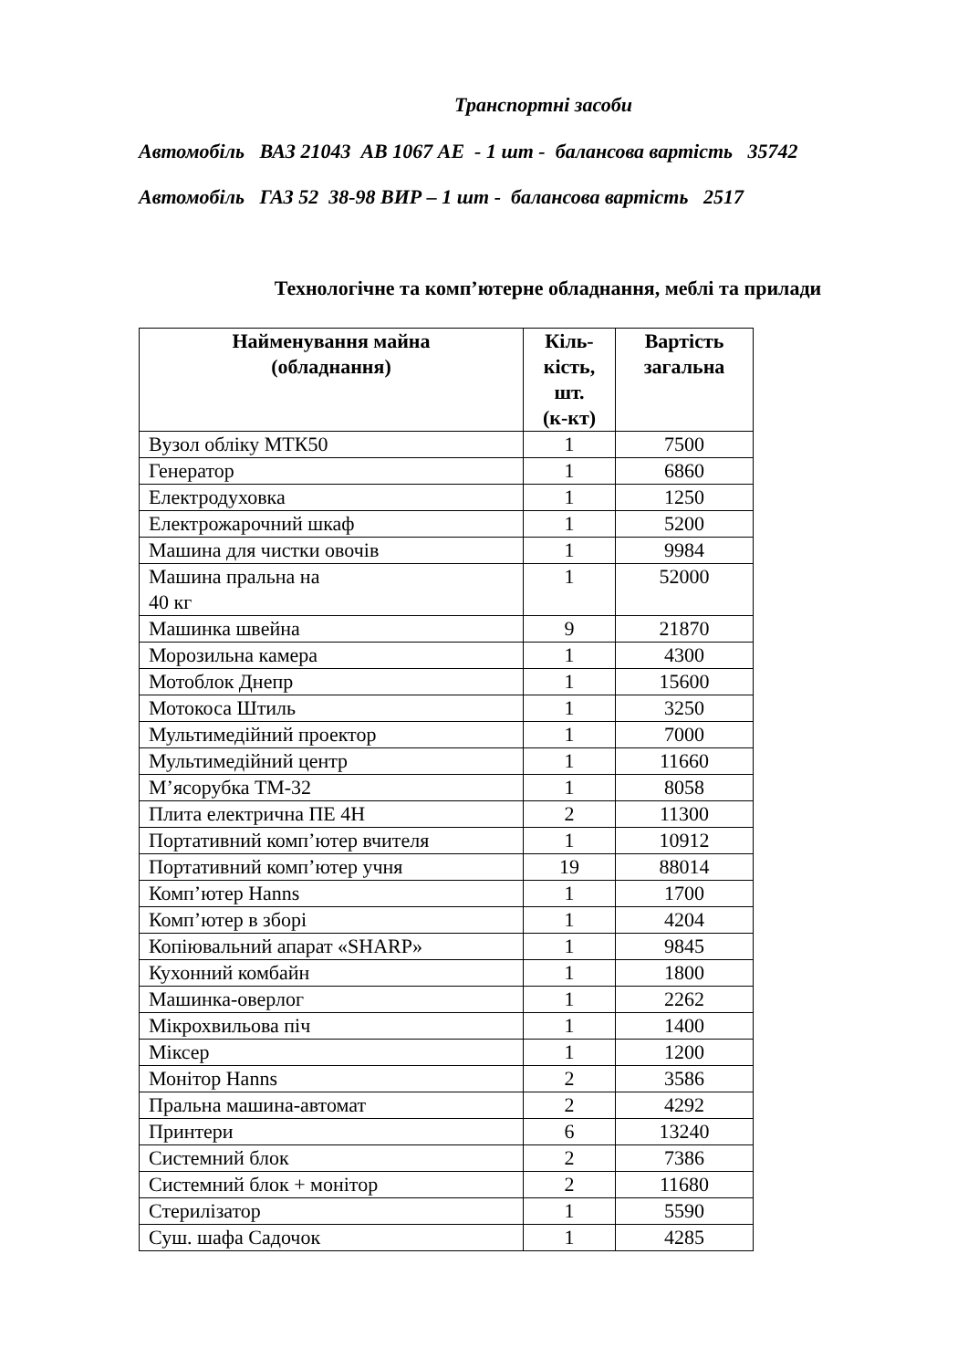Транспортні засоби
Автомобіль ВАЗ 21043 АВ 1067 АЕ - 1 шт - балансова вартість 35742
Автомобіль ГАЗ 52 38-98 ВИР – 1 шт - балансова вартість 2517
Технологічне та комп’ютерне обладнання, меблі та прилади
| Найменування майна (обладнання) | Кіль- кість, шт. (к-кт) | Вартість загальна |
| --- | --- | --- |
| Вузол обліку МТК50 | 1 | 7500 |
| Генератор | 1 | 6860 |
| Електродуховка | 1 | 1250 |
| Електрожарочний шкаф | 1 | 5200 |
| Машина для чистки овочів | 1 | 9984 |
| Машина пральна на 40 кг | 1 | 52000 |
| Машинка швейна | 9 | 21870 |
| Морозильна камера | 1 | 4300 |
| Мотоблок Днепр | 1 | 15600 |
| Мотокоса Штиль | 1 | 3250 |
| Мультимедійний проектор | 1 | 7000 |
| Мультимедійний центр | 1 | 11660 |
| М’ясорубка ТМ-32 | 1 | 8058 |
| Плита електрична ПЕ 4Н | 2 | 11300 |
| Портативний комп’ютер вчителя | 1 | 10912 |
| Портативний комп’ютер учня | 19 | 88014 |
| Комп’ютер Hanns | 1 | 1700 |
| Комп’ютер в зборі | 1 | 4204 |
| Копіювальний апарат «SHARP» | 1 | 9845 |
| Кухонний комбайн | 1 | 1800 |
| Машинка-оверлог | 1 | 2262 |
| Мікрохвильова піч | 1 | 1400 |
| Міксер | 1 | 1200 |
| Монітор Hanns | 2 | 3586 |
| Пральна машина-автомат | 2 | 4292 |
| Принтери | 6 | 13240 |
| Системний блок | 2 | 7386 |
| Системний блок + монітор | 2 | 11680 |
| Стерилізатор | 1 | 5590 |
| Суш. шафа Садочок | 1 | 4285 |